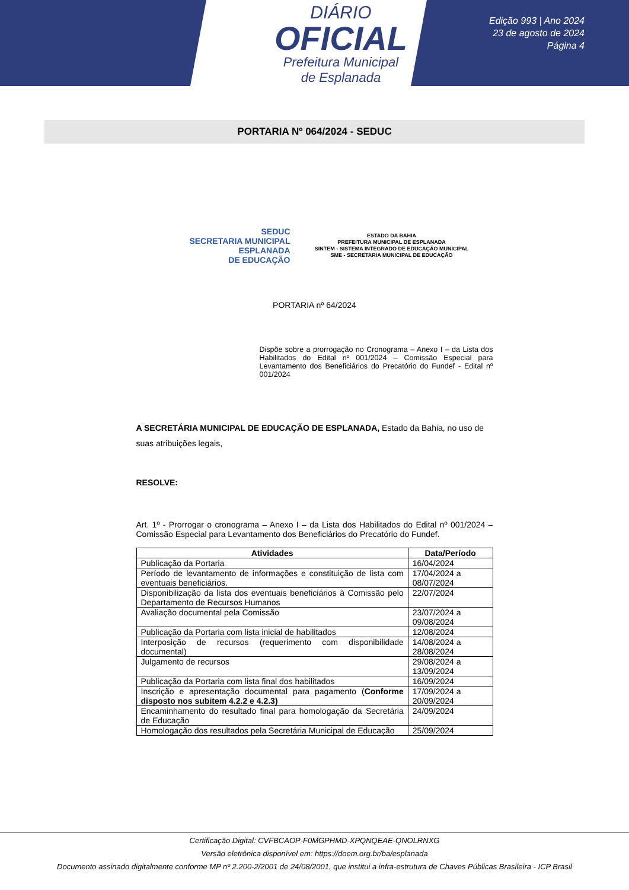DIÁRIO
OFICIAL
Prefeitura Municipal
de Esplanada
Edição 993 | Ano 2024
23 de agosto de 2024
Página 4
PORTARIA Nº 064/2024 - SEDUC
SEDUC
SECRETARIA MUNICIPAL ESPLANADA
DE EDUCAÇÃO
ESTADO DA BAHIA
PREFEITURA MUNICIPAL DE ESPLANADA
SINTEM - SISTEMA INTEGRADO DE EDUCAÇÃO MUNICIPAL
SME - SECRETARIA MUNICIPAL DE EDUCAÇÃO
PORTARIA nº 64/2024
Dispõe sobre a prorrogação no Cronograma – Anexo I – da Lista dos Habilitados do Edital nº 001/2024 – Comissão Especial para Levantamento dos Beneficiários do Precatório do Fundef - Edital nº 001/2024
A SECRETÁRIA MUNICIPAL DE EDUCAÇÃO DE ESPLANADA, Estado da Bahia, no uso de suas atribuições legais,
RESOLVE:
Art. 1º - Prorrogar o cronograma – Anexo I – da Lista dos Habilitados do Edital nº 001/2024 – Comissão Especial para Levantamento dos Beneficiários do Precatório do Fundef.
| Atividades | Data/Período |
| --- | --- |
| Publicação da Portaria | 16/04/2024 |
| Período de levantamento de informações e constituição de lista com eventuais beneficiários. | 17/04/2024 a 08/07/2024 |
| Disponibilização da lista dos eventuais beneficiários à Comissão pelo Departamento de Recursos Humanos | 22/07/2024 |
| Avaliação documental pela Comissão | 23/07/2024 a 09/08/2024 |
| Publicação da Portaria com lista inicial de habilitados | 12/08/2024 |
| Interposição de recursos (requerimento com disponibilidade documental) | 14/08/2024 a 28/08/2024 |
| Julgamento de recursos | 29/08/2024 a 13/09/2024 |
| Publicação da Portaria com lista final dos habilitados | 16/09/2024 |
| Inscrição e apresentação documental para pagamento ( Conforme disposto nos subitem 4.2.2 e 4.2.3) | 17/09/2024 a 20/09/2024 |
| Encaminhamento do resultado final para homologação da Secretária de Educação | 24/09/2024 |
| Homologação dos resultados pela Secretária Municipal de Educação | 25/09/2024 |
Certificação Digital: CVFBCAOP-F0MGPHMD-XPQNQEAE-QNOLRNXG
Versão eletrônica disponível em: https://doem.org.br/ba/esplanada
Documento assinado digitalmente conforme MP nº 2.200-2/2001 de 24/08/2001, que institui a infra-estrutura de Chaves Públicas Brasileira - ICP Brasil